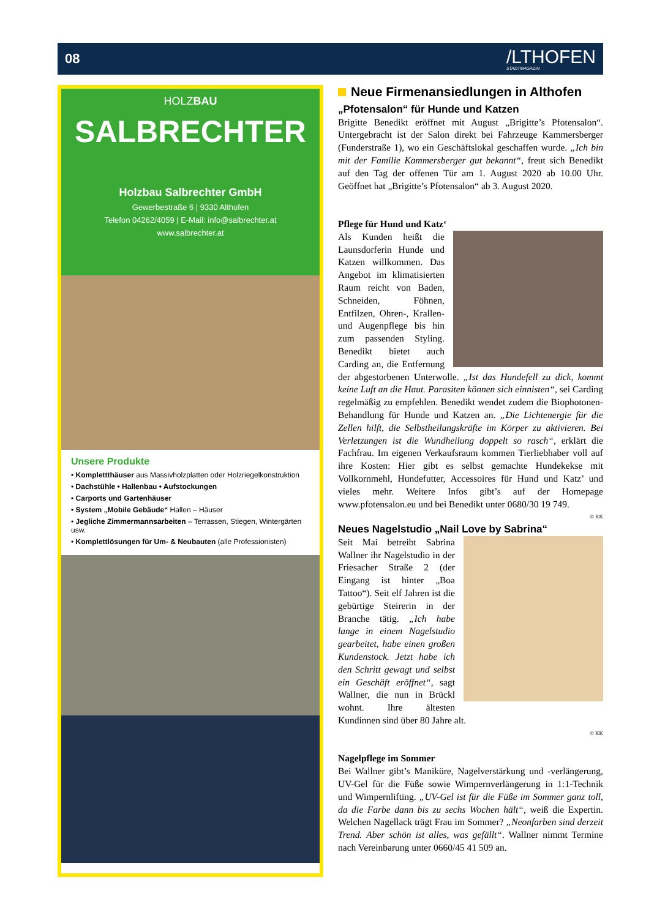08
/LTHOFEN
STADTMAGAZIN
HOLZBAU
SALBRECHTER
Holzbau Salbrechter GmbH
Gewerbestraße 6 | 9330 Althofen
Telefon 04262/4059 | E-Mail: info@salbrechter.at
www.salbrechter.at
Unsere Produkte
• Komplettthäuser aus Massivholzplatten oder Holzriegelkonstruktion
• Dachstühle • Hallenbau • Aufstockungen
• Carports und Gartenhäuser
• System „Mobile Gebäude“ Hallen – Häuser
• Jegliche Zimmermannsarbeiten – Terrassen, Stiegen, Wintergärten usw.
• Komplettlösungen für Um- & Neubauten (alle Professionisten)
Neue Firmenansiedlungen in Althofen
„Pfotensalon“ für Hunde und Katzen
Brigitte Benedikt eröffnet mit August „Brigitte’s Pfotensalon“. Untergebracht ist der Salon direkt bei Fahrzeuge Kammersberger (Funderstraße 1), wo ein Geschäftslokal geschaffen wurde. „Ich bin mit der Familie Kammersberger gut bekannt“, freut sich Benedikt auf den Tag der offenen Tür am 1. August 2020 ab 10.00 Uhr. Geöffnet hat „Brigitte’s Pfotensalon“ ab 3. August 2020.
Pflege für Hund und Katz‘
Als Kunden heißt die Launsdorferin Hunde und Katzen willkommen. Das Angebot im klimatisierten Raum reicht von Baden, Schneiden, Föhnen, Entfilzen, Ohren-, Krallen- und Augenpflege bis hin zum passenden Styling. Benedikt bietet auch Carding an, die Entfernung der abgestorbenen Unterwolle. „Ist das Hundefell zu dick, kommt keine Luft an die Haut. Parasiten können sich einnisten“, sei Carding regelmäßig zu empfehlen. Benedikt wendet zudem die Biophotonen-Behandlung für Hunde und Katzen an. „Die Lichtenergie für die Zellen hilft, die Selbstheilungskräfte im Körper zu aktivieren. Bei Verletzungen ist die Wundheilung doppelt so rasch“, erklärt die Fachfrau. Im eigenen Verkaufsraum kommen Tierliebhaber voll auf ihre Kosten: Hier gibt es selbst gemachte Hundekekse mit Vollkornmehl, Hundefutter, Accessoires für Hund und Katz’ und vieles mehr. Weitere Infos gibt’s auf der Homepage www.pfotensalon.eu und bei Benedikt unter 0680/30 19 749.
© KK
Neues Nagelstudio „Nail Love by Sabrina“
Seit Mai betreibt Sabrina Wallner ihr Nagelstudio in der Friesacher Straße 2 (der Eingang ist hinter „Boa Tattoo“). Seit elf Jahren ist die gebürtige Steirerin in der Branche tätig. „Ich habe lange in einem Nagelstudio gearbeitet, habe einen großen Kundenstock. Jetzt habe ich den Schritt gewagt und selbst ein Geschäft eröffnet“, sagt Wallner, die nun in Brückl wohnt. Ihre ältesten Kundinnen sind über 80 Jahre alt.
© KK
Nagelpflege im Sommer
Bei Wallner gibt’s Maniküre, Nagelverstärkung und -verlängerung, UV-Gel für die Füße sowie Wimpernverlängerung in 1:1-Technik und Wimpernlifting. „UV-Gel ist für die Füße im Sommer ganz toll, da die Farbe dann bis zu sechs Wochen hält“, weiß die Expertin. Welchen Nagellack trägt Frau im Sommer? „Neonfarben sind derzeit Trend. Aber schön ist alles, was gefällt“. Wallner nimmt Termine nach Vereinbarung unter 0660/45 41 509 an.